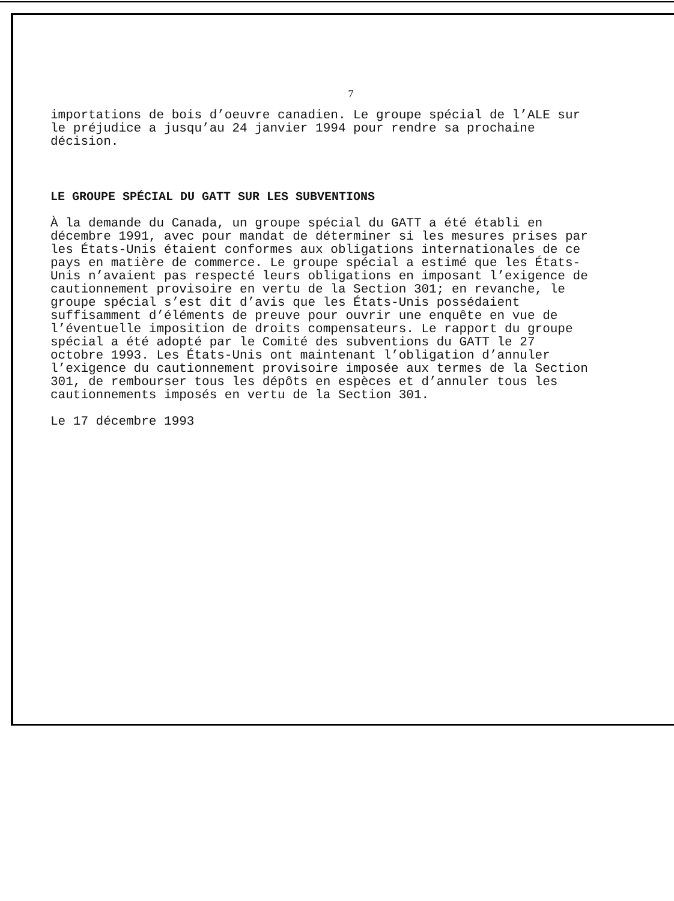7
importations de bois d’oeuvre canadien. Le groupe spécial de l’ALE sur le préjudice a jusqu’au 24 janvier 1994 pour rendre sa prochaine décision.
LE GROUPE SPÉCIAL DU GATT SUR LES SUBVENTIONS
À la demande du Canada, un groupe spécial du GATT a été établi en décembre 1991, avec pour mandat de déterminer si les mesures prises par les États-Unis étaient conformes aux obligations internationales de ce pays en matière de commerce. Le groupe spécial a estimé que les États-Unis n’avaient pas respecté leurs obligations en imposant l’exigence de cautionnement provisoire en vertu de la Section 301; en revanche, le groupe spécial s’est dit d’avis que les États-Unis possédaient suffisamment d’éléments de preuve pour ouvrir une enquête en vue de l’éventuelle imposition de droits compensateurs. Le rapport du groupe spécial a été adopté par le Comité des subventions du GATT le 27 octobre 1993. Les États-Unis ont maintenant l’obligation d’annuler l’exigence du cautionnement provisoire imposée aux termes de la Section 301, de rembourser tous les dépôts en espèces et d’annuler tous les cautionnements imposés en vertu de la Section 301.
Le 17 décembre 1993